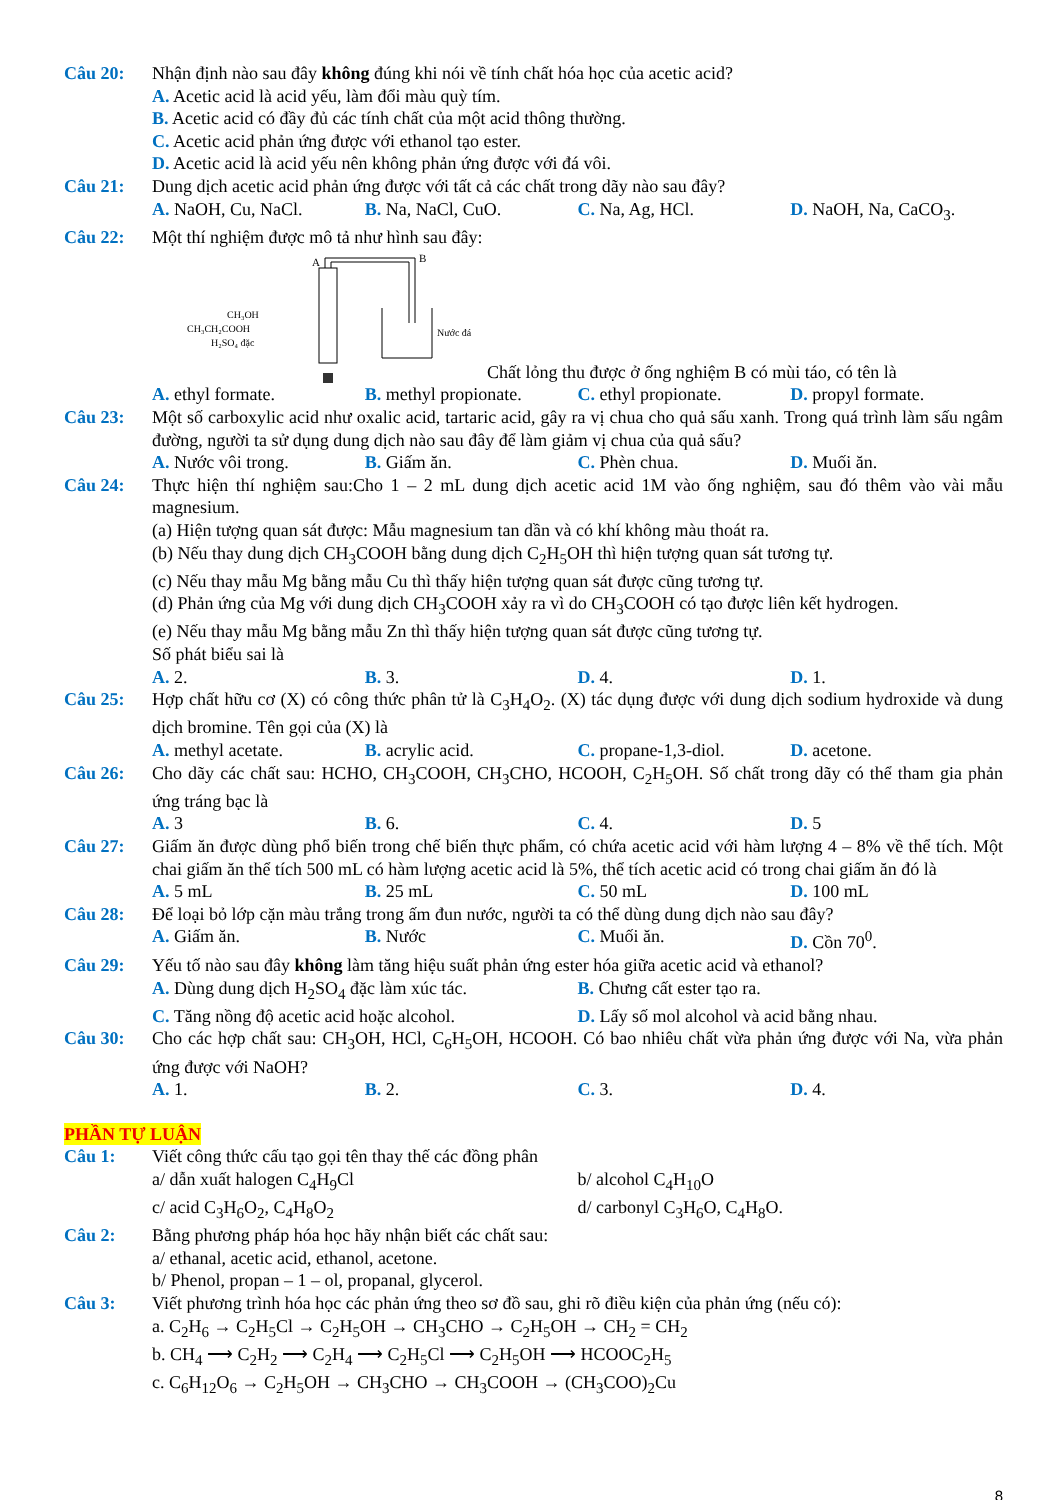Câu 20: Nhận định nào sau đây không đúng khi nói về tính chất hóa học của acetic acid?
A. Acetic acid là acid yếu, làm đổi màu quỳ tím.
B. Acetic acid có đầy đủ các tính chất của một acid thông thường.
C. Acetic acid phản ứng được với ethanol tạo ester.
D. Acetic acid là acid yếu nên không phản ứng được với đá vôi.
Câu 21: Dung dịch acetic acid phản ứng được với tất cả các chất trong dãy nào sau đây?
A. NaOH, Cu, NaCl. B. Na, NaCl, CuO. C. Na, Ag, HCl. D. NaOH, Na, CaCO<sub>3</sub>.
Câu 22: Một thí nghiệm được mô tả như hình sau đây:
A
B
CH₃OH
CH₃CH₂COOH
H₂SO₄ đặc
Nước đá
Chất lỏng thu được ở ống nghiệm B có mùi táo, có tên là
A. ethyl formate. B. methyl propionate. C. ethyl propionate. D. propyl formate.
Câu 23: Một số carboxylic acid như oxalic acid, tartaric acid, gây ra vị chua cho quả sấu xanh. Trong quá trình làm sấu ngâm đường, người ta sử dụng dung dịch nào sau đây để làm giảm vị chua của quả sấu?
A. Nước vôi trong. B. Giấm ăn. C. Phèn chua. D. Muối ăn.
Câu 24: Thực hiện thí nghiệm sau:Cho 1 – 2 mL dung dịch acetic acid 1M vào ống nghiệm, sau đó thêm vào vài mẫu magnesium.
(a) Hiện tượng quan sát được: Mẫu magnesium tan dần và có khí không màu thoát ra.
(b) Nếu thay dung dịch CH<sub>3</sub>COOH bằng dung dịch C<sub>2</sub>H<sub>5</sub>OH thì hiện tượng quan sát tương tự.
(c) Nếu thay mẫu Mg bằng mẫu Cu thì thấy hiện tượng quan sát được cũng tương tự.
(d) Phản ứng của Mg với dung dịch CH<sub>3</sub>COOH xảy ra vì do CH<sub>3</sub>COOH có tạo được liên kết hydrogen.
(e) Nếu thay mẫu Mg bằng mẫu Zn thì thấy hiện tượng quan sát được cũng tương tự.
Số phát biểu sai là
A. 2. B. 3. D. 4. D. 1.
Câu 25: Hợp chất hữu cơ (X) có công thức phân tử là C<sub>3</sub>H<sub>4</sub>O<sub>2</sub>. (X) tác dụng được với dung dịch sodium hydroxide và dung dịch bromine. Tên gọi của (X) là
A. methyl acetate. B. acrylic acid. C. propane-1,3-diol. D. acetone.
Câu 26: Cho dãy các chất sau: HCHO, CH<sub>3</sub>COOH, CH<sub>3</sub>CHO, HCOOH, C<sub>2</sub>H<sub>5</sub>OH. Số chất trong dãy có thể tham gia phản ứng tráng bạc là
A. 3 B. 6. C. 4. D. 5
Câu 27: Giấm ăn được dùng phổ biến trong chế biến thực phẩm, có chứa acetic acid với hàm lượng 4 – 8% về thể tích. Một chai giấm ăn thể tích 500 mL có hàm lượng acetic acid là 5%, thể tích acetic acid có trong chai giấm ăn đó là
A. 5 mL B. 25 mL C. 50 mL D. 100 mL
Câu 28: Để loại bỏ lớp cặn màu trắng trong ấm đun nước, người ta có thể dùng dung dịch nào sau đây?
A. Giấm ăn. B. Nước C. Muối ăn. D. Cồn 70<sup>0</sup>.
Câu 29: Yếu tố nào sau đây không làm tăng hiệu suất phản ứng ester hóa giữa acetic acid và ethanol?
A. Dùng dung dịch H<sub>2</sub>SO<sub>4</sub> đặc làm xúc tác. B. Chưng cất ester tạo ra.
C. Tăng nồng độ acetic acid hoặc alcohol. D. Lấy số mol alcohol và acid bằng nhau.
Câu 30: Cho các hợp chất sau: CH<sub>3</sub>OH, HCl, C<sub>6</sub>H<sub>5</sub>OH, HCOOH. Có bao nhiêu chất vừa phản ứng được với Na, vừa phản ứng được với NaOH?
A. 1. B. 2. C. 3. D. 4.
PHẦN TỰ LUẬN
Câu 1: Viết công thức cấu tạo gọi tên thay thế các đồng phân
a/ dẫn xuất halogen C<sub>4</sub>H<sub>9</sub>Cl b/ alcohol C<sub>4</sub>H<sub>10</sub>O
c/ acid C<sub>3</sub>H<sub>6</sub>O<sub>2</sub>, C<sub>4</sub>H<sub>8</sub>O<sub>2</sub> d/ carbonyl C<sub>3</sub>H<sub>6</sub>O, C<sub>4</sub>H<sub>8</sub>O.
Câu 2: Bằng phương pháp hóa học hãy nhận biết các chất sau:
a/ ethanal, acetic acid, ethanol, acetone.
b/ Phenol, propan – 1 – ol, propanal, glycerol.
Câu 3: Viết phương trình hóa học các phản ứng theo sơ đồ sau, ghi rõ điều kiện của phản ứng (nếu có):
a. C<sub>2</sub>H<sub>6</sub> → C<sub>2</sub>H<sub>5</sub>Cl → C<sub>2</sub>H<sub>5</sub>OH → CH<sub>3</sub>CHO → C<sub>2</sub>H<sub>5</sub>OH → CH<sub>2</sub> = CH<sub>2</sub>
b. CH<sub>4</sub> ⟶ C<sub>2</sub>H<sub>2</sub> ⟶ C<sub>2</sub>H<sub>4</sub> ⟶ C<sub>2</sub>H<sub>5</sub>Cl ⟶ C<sub>2</sub>H<sub>5</sub>OH ⟶ HCOOC<sub>2</sub>H<sub>5</sub>
c. C<sub>6</sub>H<sub>12</sub>O<sub>6</sub> → C<sub>2</sub>H<sub>5</sub>OH → CH<sub>3</sub>CHO → CH<sub>3</sub>COOH → (CH<sub>3</sub>COO)<sub>2</sub>Cu
8